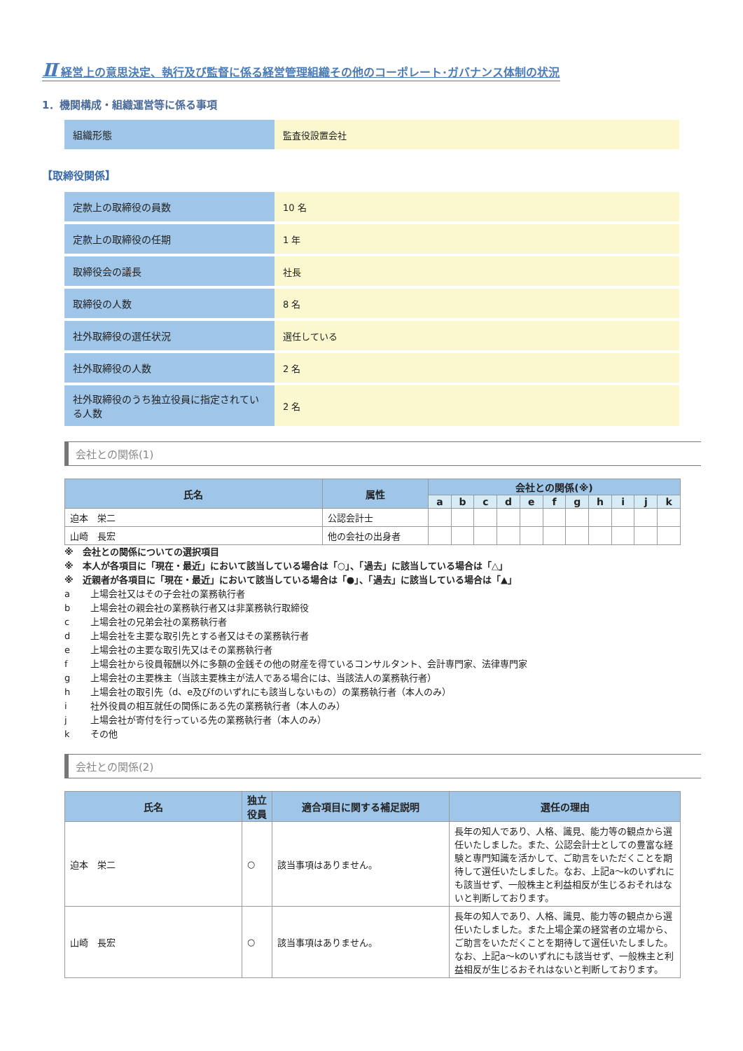Ⅱ 経営上の意思決定、執行及び監督に係る経営管理組織その他のコーポレート･ガバナンス体制の状況
1．機関構成・組織運営等に係る事項
| 組織形態 | 監査役設置会社 |
【取締役関係】
| 定款上の取締役の員数 | 10 名 |
| 定款上の取締役の任期 | 1 年 |
| 取締役会の議長 | 社長 |
| 取締役の人数 | 8 名 |
| 社外取締役の選任状況 | 選任している |
| 社外取締役の人数 | 2 名 |
| 社外取締役のうち独立役員に指定されている人数 | 2 名 |
会社との関係(1)
| 氏名 | 属性 | 会社との関係(※) | | | | | | | | | | |
| --- | --- | --- | --- | --- | --- | --- | --- | --- | --- | --- | --- | --- |
| | | a | b | c | d | e | f | g | h | i | j | k |
| 迫本 栄二 | 公認会計士 | | | | | | | | | | | |
| 山崎 長宏 | 他の会社の出身者 | | | | | | | | | | | |
※　会社との関係についての選択項目
※　本人が各項目に「現在・最近」において該当している場合は「○」、「過去」に該当している場合は「△」
※　近親者が各項目に「現在・最近」において該当している場合は「●」、「過去」に該当している場合は「▲」
a 上場会社又はその子会社の業務執行者
b 上場会社の親会社の業務執行者又は非業務執行取締役
c 上場会社の兄弟会社の業務執行者
d 上場会社を主要な取引先とする者又はその業務執行者
e 上場会社の主要な取引先又はその業務執行者
f 上場会社から役員報酬以外に多額の金銭その他の財産を得ているコンサルタント、会計専門家、法律専門家
g 上場会社の主要株主（当該主要株主が法人である場合には、当該法人の業務執行者）
h 上場会社の取引先（d、e及びfのいずれにも該当しないもの）の業務執行者（本人のみ）
i 社外役員の相互就任の関係にある先の業務執行者（本人のみ）
j 上場会社が寄付を行っている先の業務執行者（本人のみ）
k その他
会社との関係(2)
| 氏名 | 独立役員 | 適合項目に関する補足説明 | 選任の理由 |
| --- | --- | --- | --- |
| 迫本 栄二 | ○ | 該当事項はありません。 | 長年の知人であり、人格、識見、能力等の観点から選任いたしました。また、公認会計士としての豊富な経験と専門知識を活かして、ご助言をいただくことを期待して選任いたしました。なお、上記a～kのいずれにも該当せず、一般株主と利益相反が生じるおそれはないと判断しております。 |
| 山崎 長宏 | ○ | 該当事項はありません。 | 長年の知人であり、人格、識見、能力等の観点から選任いたしました。また上場企業の経営者の立場から、ご助言をいただくことを期待して選任いたしました。なお、上記a～kのいずれにも該当せず、一般株主と利益相反が生じるおそれはないと判断しております。 |